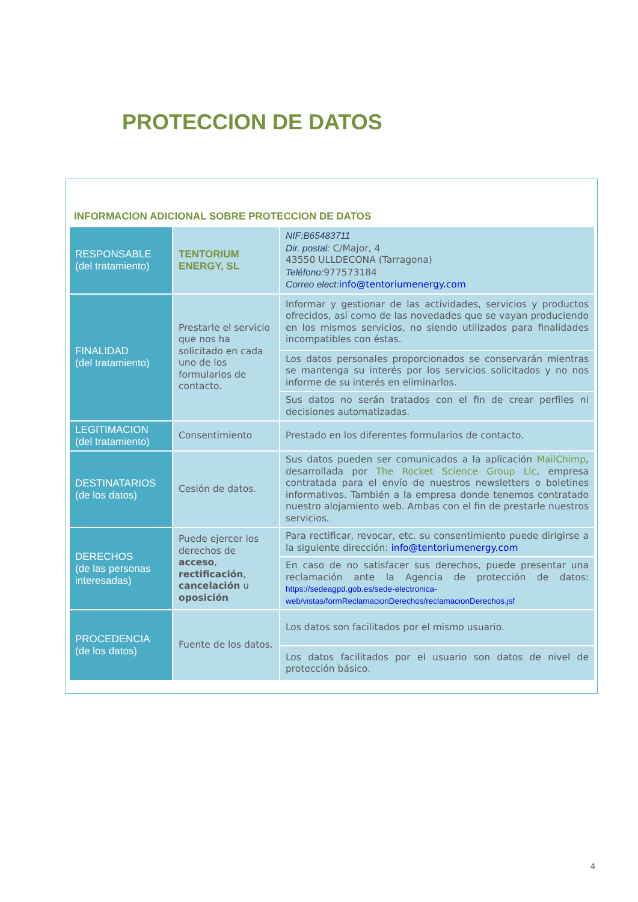PROTECCION DE DATOS
INFORMACION ADICIONAL SOBRE PROTECCION DE DATOS
| RESPONSABLE (del tratamiento) | TENTORIUM ENERGY, SL | NIF:B65483711 Dir. postal: C/Major, 4 43550 ULLDECONA (Tarragona) Teléfono: 977573184 Correo elect: info@tentoriumenergy.com |
| FINALIDAD (del tratamiento) | Prestarle el servicio que nos ha solicitado en cada uno de los formularios de contacto. | Informar y gestionar de las actividades, servicios y productos ofrecidos, así como de las novedades que se vayan produciendo en los mismos servicios, no siendo utilizados para finalidades incompatibles con éstas. |
| | | Los datos personales proporcionados se conservarán mientras se mantenga su interés por los servicios solicitados y no nos informe de su interés en eliminarlos. |
| | | Sus datos no serán tratados con el fin de crear perfiles ni decisiones automatizadas. |
| LEGITIMACION (del tratamiento) | Consentimiento | Prestado en los diferentes formularios de contacto. |
| DESTINATARIOS (de los datos) | Cesión de datos. | Sus datos pueden ser comunicados a la aplicación MailChimp , desarrollada por The Rocket Science Group Llc , empresa contratada para el envío de nuestros newsletters o boletines informativos. También a la empresa donde tenemos contratado nuestro alojamiento web. Ambas con el fin de prestarle nuestros servicios. |
| DERECHOS (de las personas interesadas) | Puede ejercer los derechos de acceso , rectificación , cancelación u oposición | Para rectificar, revocar, etc. su consentimiento puede dirigirse a la siguiente dirección: info@tentoriumenergy.com |
| | | En caso de no satisfacer sus derechos, puede presentar una reclamación ante la Agencia de protección de datos: https://sedeagpd.gob.es/sede-electronica-web/vistas/formReclamacionDerechos/reclamacionDerechos.jsf |
| PROCEDENCIA (de los datos) | Fuente de los datos. | Los datos son facilitados por el mismo usuario. |
| | | Los datos facilitados por el usuario son datos de nivel de protección básico. |
4